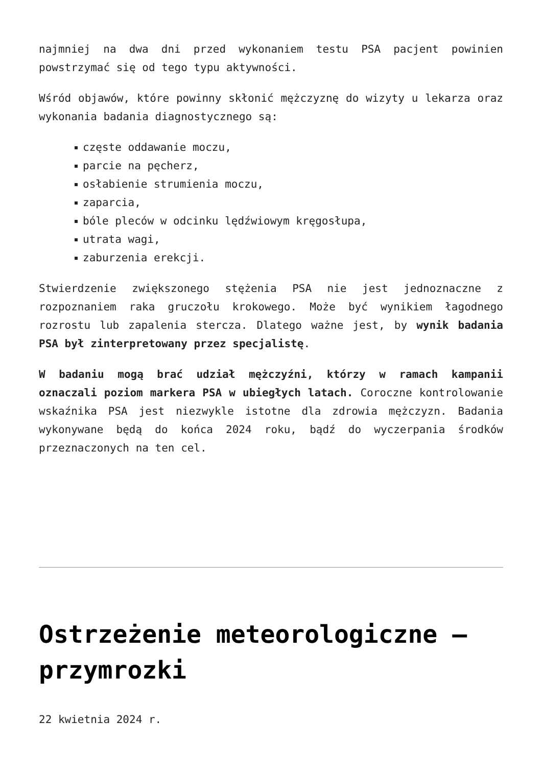najmniej na dwa dni przed wykonaniem testu PSA pacjent powinien powstrzymać się od tego typu aktywności.
Wśród objawów, które powinny skłonić mężczyznę do wizyty u lekarza oraz wykonania badania diagnostycznego są:
częste oddawanie moczu,
parcie na pęcherz,
osłabienie strumienia moczu,
zaparcia,
bóle pleców w odcinku lędźwiowym kręgosłupa,
utrata wagi,
zaburzenia erekcji.
Stwierdzenie zwiększonego stężenia PSA nie jest jednoznaczne z rozpoznaniem raka gruczołu krokowego. Może być wynikiem łagodnego rozrostu lub zapalenia stercza. Dlatego ważne jest, by wynik badania PSA był zinterpretowany przez specjalistę.
W badaniu mogą brać udział mężczyźni, którzy w ramach kampanii oznaczali poziom markera PSA w ubiegłych latach. Coroczne kontrolowanie wskaźnika PSA jest niezwykle istotne dla zdrowia mężczyzn. Badania wykonywane będą do końca 2024 roku, bądź do wyczerpania środków przeznaczonych na ten cel.
Ostrzeżenie meteorologiczne – przymrozki
22 kwietnia 2024 r.